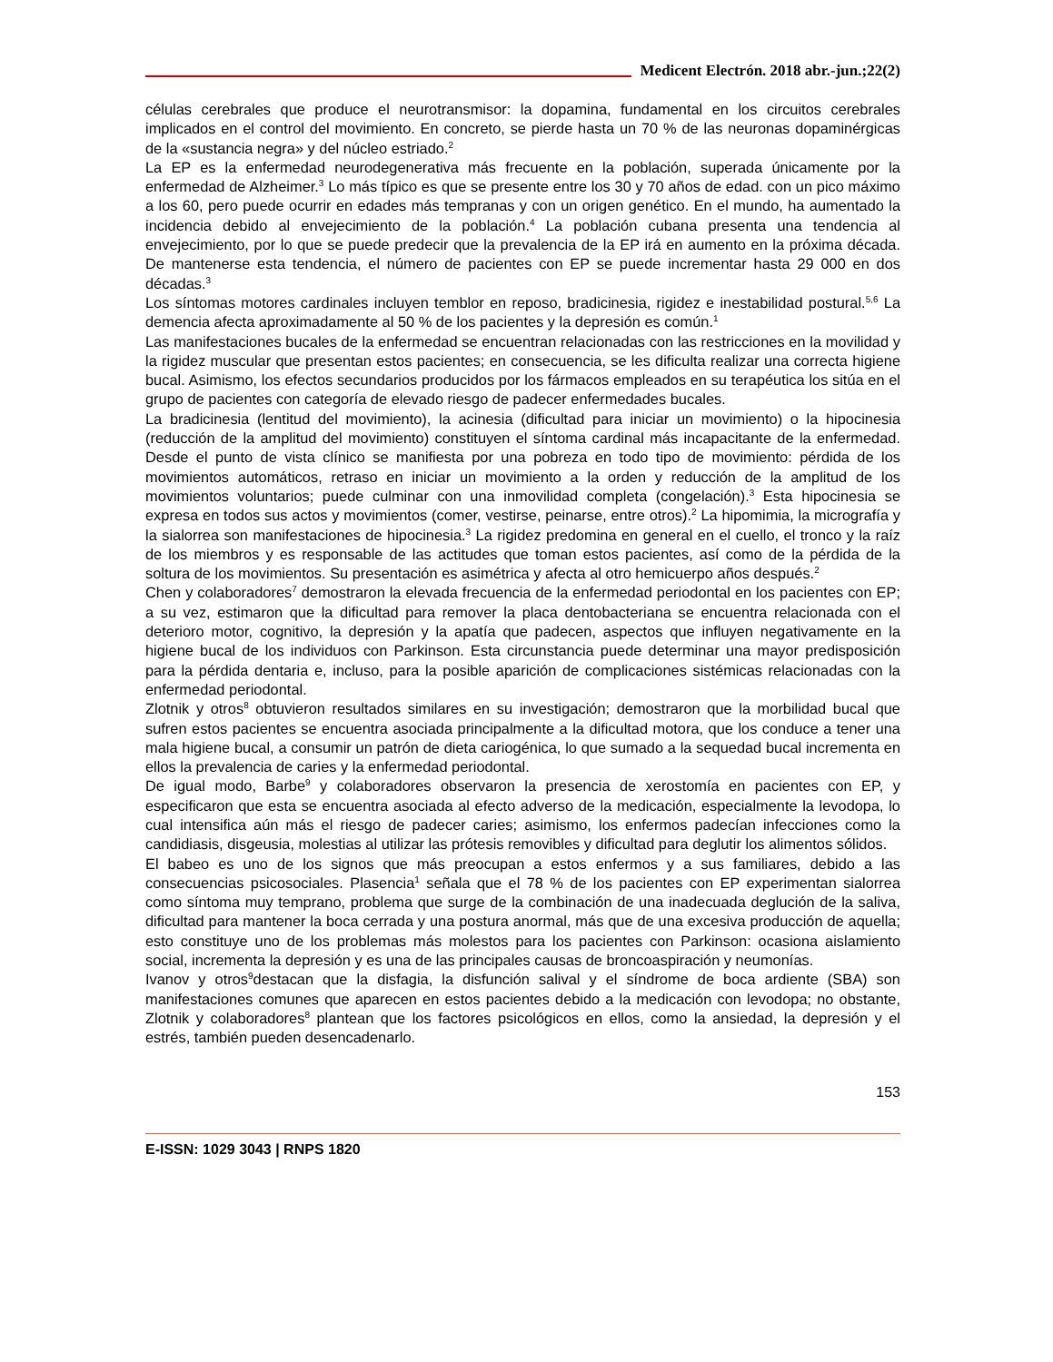Medicent Electrón. 2018 abr.-jun.;22(2)
células cerebrales que produce el neurotransmisor: la dopamina, fundamental en los circuitos cerebrales implicados en el control del movimiento. En concreto, se pierde hasta un 70 % de las neuronas dopaminérgicas de la «sustancia negra» y del núcleo estriado.<sup>2</sup>
La EP es la enfermedad neurodegenerativa más frecuente en la población, superada únicamente por la enfermedad de Alzheimer.<sup>3</sup> Lo más típico es que se presente entre los 30 y 70 años de edad. con un pico máximo a los 60, pero puede ocurrir en edades más tempranas y con un origen genético. En el mundo, ha aumentado la incidencia debido al envejecimiento de la población.<sup>4</sup> La población cubana presenta una tendencia al envejecimiento, por lo que se puede predecir que la prevalencia de la EP irá en aumento en la próxima década. De mantenerse esta tendencia, el número de pacientes con EP se puede incrementar hasta 29 000 en dos décadas.<sup>3</sup>
Los síntomas motores cardinales incluyen temblor en reposo, bradicinesia, rigidez e inestabilidad postural.<sup>5,6</sup> La demencia afecta aproximadamente al 50 % de los pacientes y la depresión es común.<sup>1</sup>
Las manifestaciones bucales de la enfermedad se encuentran relacionadas con las restricciones en la movilidad y la rigidez muscular que presentan estos pacientes; en consecuencia, se les dificulta realizar una correcta higiene bucal. Asimismo, los efectos secundarios producidos por los fármacos empleados en su terapéutica los sitúa en el grupo de pacientes con categoría de elevado riesgo de padecer enfermedades bucales.
La bradicinesia (lentitud del movimiento), la acinesia (dificultad para iniciar un movimiento) o la hipocinesia (reducción de la amplitud del movimiento) constituyen el síntoma cardinal más incapacitante de la enfermedad. Desde el punto de vista clínico se manifiesta por una pobreza en todo tipo de movimiento: pérdida de los movimientos automáticos, retraso en iniciar un movimiento a la orden y reducción de la amplitud de los movimientos voluntarios; puede culminar con una inmovilidad completa (congelación).<sup>3</sup> Esta hipocinesia se expresa en todos sus actos y movimientos (comer, vestirse, peinarse, entre otros).<sup>2</sup> La hipomimia, la micrografía y la sialorrea son manifestaciones de hipocinesia.<sup>3</sup> La rigidez predomina en general en el cuello, el tronco y la raíz de los miembros y es responsable de las actitudes que toman estos pacientes, así como de la pérdida de la soltura de los movimientos. Su presentación es asimétrica y afecta al otro hemicuerpo años después.<sup>2</sup>
Chen y colaboradores<sup>7</sup> demostraron la elevada frecuencia de la enfermedad periodontal en los pacientes con EP; a su vez, estimaron que la dificultad para remover la placa dentobacteriana se encuentra relacionada con el deterioro motor, cognitivo, la depresión y la apatía que padecen, aspectos que influyen negativamente en la higiene bucal de los individuos con Parkinson. Esta circunstancia puede determinar una mayor predisposición para la pérdida dentaria e, incluso, para la posible aparición de complicaciones sistémicas relacionadas con la enfermedad periodontal.
Zlotnik y otros<sup>8</sup> obtuvieron resultados similares en su investigación; demostraron que la morbilidad bucal que sufren estos pacientes se encuentra asociada principalmente a la dificultad motora, que los conduce a tener una mala higiene bucal, a consumir un patrón de dieta cariogénica, lo que sumado a la sequedad bucal incrementa en ellos la prevalencia de caries y la enfermedad periodontal.
De igual modo, Barbe<sup>9</sup> y colaboradores observaron la presencia de xerostomía en pacientes con EP, y especificaron que esta se encuentra asociada al efecto adverso de la medicación, especialmente la levodopa, lo cual intensifica aún más el riesgo de padecer caries; asimismo, los enfermos padecían infecciones como la candidiasis, disgeusia, molestias al utilizar las prótesis removibles y dificultad para deglutir los alimentos sólidos.
El babeo es uno de los signos que más preocupan a estos enfermos y a sus familiares, debido a las consecuencias psicosociales. Plasencia<sup>1</sup> señala que el 78 % de los pacientes con EP experimentan sialorrea como síntoma muy temprano, problema que surge de la combinación de una inadecuada deglución de la saliva, dificultad para mantener la boca cerrada y una postura anormal, más que de una excesiva producción de aquella; esto constituye uno de los problemas más molestos para los pacientes con Parkinson: ocasiona aislamiento social, incrementa la depresión y es una de las principales causas de broncoaspiración y neumonías.
Ivanov y otros<sup>9</sup>destacan que la disfagia, la disfunción salival y el síndrome de boca ardiente (SBA) son manifestaciones comunes que aparecen en estos pacientes debido a la medicación con levodopa; no obstante, Zlotnik y colaboradores<sup>8</sup> plantean que los factores psicológicos en ellos, como la ansiedad, la depresión y el estrés, también pueden desencadenarlo.
153
E-ISSN: 1029 3043 | RNPS 1820